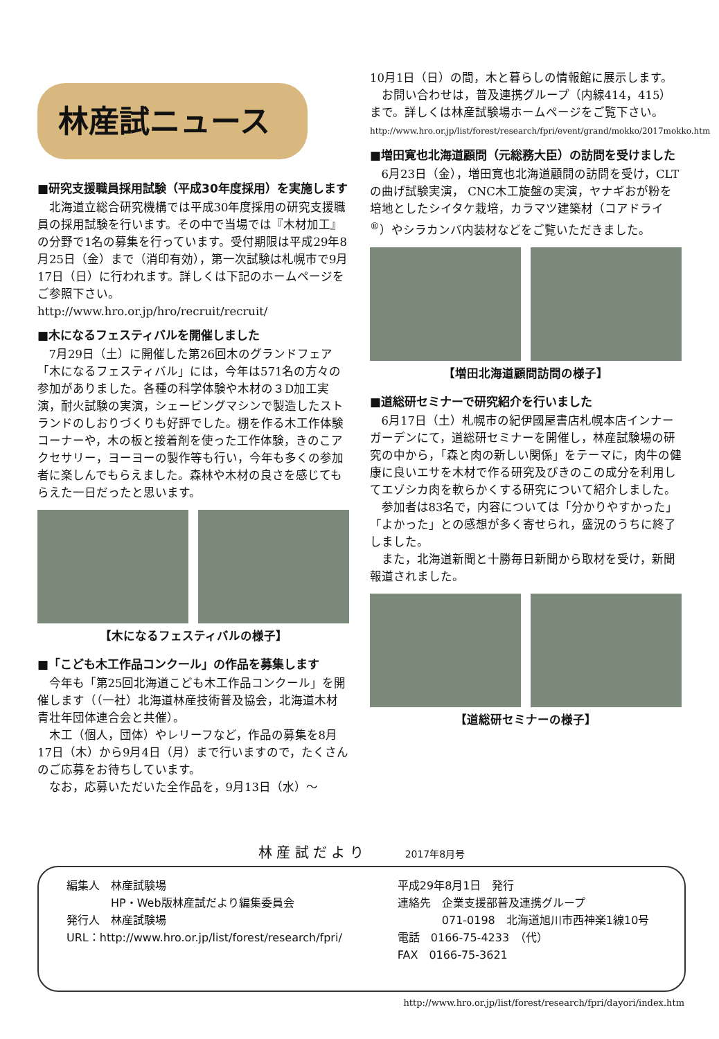林産試ニュース
■研究支援職員採用試験（平成30年度採用）を実施します
北海道立総合研究機構では平成30年度採用の研究支援職員の採用試験を行います。その中で当場では『木材加工』の分野で1名の募集を行っています。受付期限は平成29年8月25日（金）まで（消印有効），第一次試験は札幌市で9月17日（日）に行われます。詳しくは下記のホームページをご参照下さい。
http://www.hro.or.jp/hro/recruit/recruit/
■木になるフェスティバルを開催しました
7月29日（土）に開催した第26回木のグランドフェア「木になるフェスティバル」には，今年は571名の方々の参加がありました。各種の科学体験や木材の３D加工実演，耐火試験の実演，シェービングマシンで製造したストランドのしおりづくりも好評でした。棚を作る木工作体験コーナーや，木の板と接着剤を使った工作体験，きのこアクセサリー，ヨーヨーの製作等も行い，今年も多くの参加者に楽しんでもらえました。森林や木材の良さを感じてもらえた一日だったと思います。
【木になるフェスティバルの様子】
■「こども木工作品コンクール」の作品を募集します
今年も「第25回北海道こども木工作品コンクール」を開催します（（一社）北海道林産技術普及協会，北海道木材青壮年団体連合会と共催）。
木工（個人，団体）やレリーフなど，作品の募集を8月17日（木）から9月4日（月）まで行いますので，たくさんのご応募をお待ちしています。
なお，応募いただいた全作品を，9月13日（水）～
10月1日（日）の間，木と暮らしの情報館に展示します。
お問い合わせは，普及連携グループ（内線414，415）まで。詳しくは林産試験場ホームページをご覧下さい。
http://www.hro.or.jp/list/forest/research/fpri/event/grand/mokko/2017mokko.htm
■増田寛也北海道顧問（元総務大臣）の訪問を受けました
6月23日（金），増田寛也北海道顧問の訪問を受け，CLTの曲げ試験実演， CNC木工旋盤の実演，ヤナギおが粉を培地としたシイタケ栽培，カラマツ建築材（コアドライ<sup>®</sup>）やシラカンバ内装材などをご覧いただきました。
【増田北海道顧問訪問の様子】
■道総研セミナーで研究紹介を行いました
6月17日（土）札幌市の紀伊國屋書店札幌本店インナーガーデンにて，道総研セミナーを開催し，林産試験場の研究の中から，「森と肉の新しい関係」をテーマに，肉牛の健康に良いエサを木材で作る研究及びきのこの成分を利用してエゾシカ肉を軟らかくする研究について紹介しました。
参加者は83名で，内容については「分かりやすかった」「よかった」との感想が多く寄せられ，盛況のうちに終了しました。
また，北海道新聞と十勝毎日新聞から取材を受け，新聞報道されました。
【道総研セミナーの様子】
林 産 試 だ よ り　　　2017年8月号
編集人　林産試験場
　　　　HP・Web版林産試だより編集委員会
発行人　林産試験場
URL：http://www.hro.or.jp/list/forest/research/fpri/
平成29年8月1日　発行
連絡先　企業支援部普及連携グループ
　　　　071-0198　北海道旭川市西神楽1線10号
電話　0166-75-4233　（代）
FAX　0166-75-3621
http://www.hro.or.jp/list/forest/research/fpri/dayori/index.htm